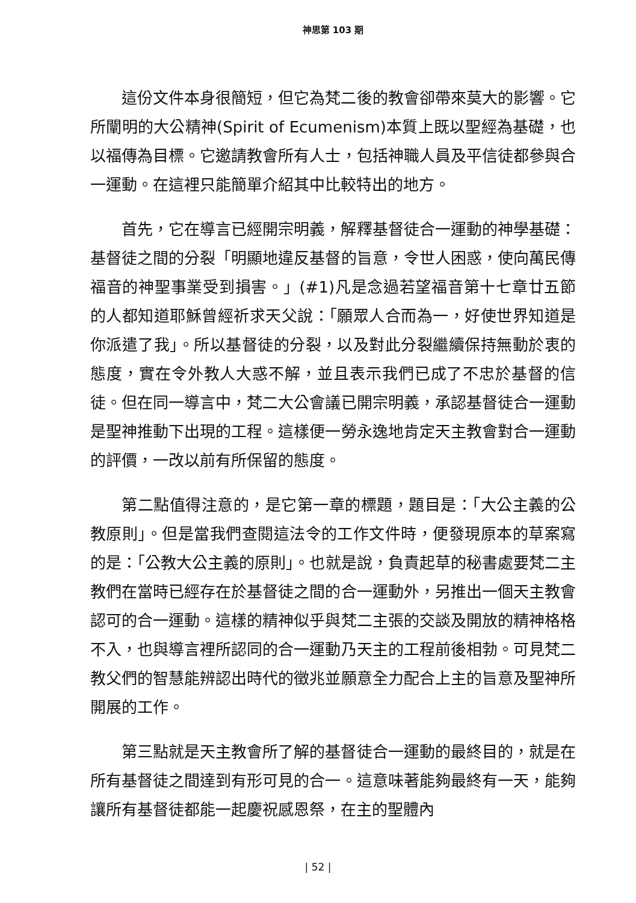神思第 103 期
這份文件本身很簡短，但它為梵二後的教會卻帶來莫大的影響。它所闡明的大公精神(Spirit of Ecumenism)本質上既以聖經為基礎，也以福傳為目標。它邀請教會所有人士，包括神職人員及平信徒都參與合一運動。在這裡只能簡單介紹其中比較特出的地方。
首先，它在導言已經開宗明義，解釋基督徒合一運動的神學基礎：基督徒之間的分裂「明顯地違反基督的旨意，令世人困惑，使向萬民傳福音的神聖事業受到損害。」(#1)凡是念過若望福音第十七章廿五節的人都知道耶穌曾經祈求天父說：「願眾人合而為一，好使世界知道是你派遣了我」。所以基督徒的分裂，以及對此分裂繼續保持無動於衷的態度，實在令外教人大惑不解，並且表示我們已成了不忠於基督的信徒。但在同一導言中，梵二大公會議已開宗明義，承認基督徒合一運動是聖神推動下出現的工程。這樣便一勞永逸地肯定天主教會對合一運動的評價，一改以前有所保留的態度。
第二點值得注意的，是它第一章的標題，題目是：「大公主義的公教原則」。但是當我們查閱這法令的工作文件時，便發現原本的草案寫的是：「公教大公主義的原則」。也就是說，負責起草的秘書處要梵二主教們在當時已經存在於基督徒之間的合一運動外，另推出一個天主教會認可的合一運動。這樣的精神似乎與梵二主張的交談及開放的精神格格不入，也與導言裡所認同的合一運動乃天主的工程前後相勃。可見梵二教父們的智慧能辨認出時代的徵兆並願意全力配合上主的旨意及聖神所開展的工作。
第三點就是天主教會所了解的基督徒合一運動的最終目的，就是在所有基督徒之間達到有形可見的合一。這意味著能夠最終有一天，能夠讓所有基督徒都能一起慶祝感恩祭，在主的聖體內
| 52 |